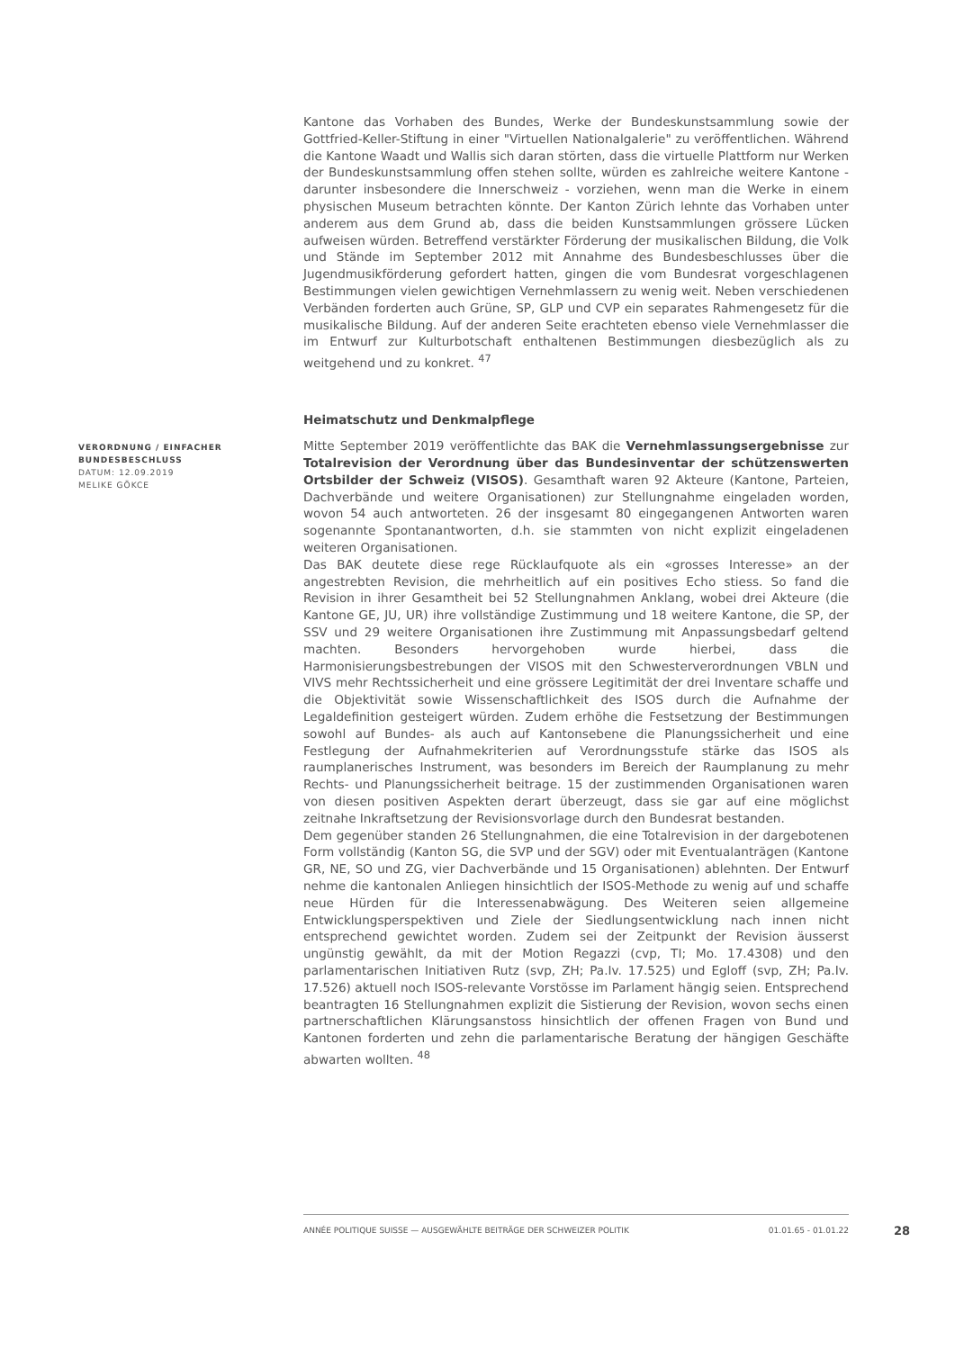Kantone das Vorhaben des Bundes, Werke der Bundeskunstsammlung sowie der Gottfried-Keller-Stiftung in einer "Virtuellen Nationalgalerie" zu veröffentlichen. Während die Kantone Waadt und Wallis sich daran störten, dass die virtuelle Plattform nur Werken der Bundeskunstsammlung offen stehen sollte, würden es zahlreiche weitere Kantone - darunter insbesondere die Innerschweiz - vorziehen, wenn man die Werke in einem physischen Museum betrachten könnte. Der Kanton Zürich lehnte das Vorhaben unter anderem aus dem Grund ab, dass die beiden Kunstsammlungen grössere Lücken aufweisen würden. Betreffend verstärkter Förderung der musikalischen Bildung, die Volk und Stände im September 2012 mit Annahme des Bundesbeschlusses über die Jugendmusikförderung gefordert hatten, gingen die vom Bundesrat vorgeschlagenen Bestimmungen vielen gewichtigen Vernehmlassern zu wenig weit. Neben verschiedenen Verbänden forderten auch Grüne, SP, GLP und CVP ein separates Rahmengesetz für die musikalische Bildung. Auf der anderen Seite erachteten ebenso viele Vernehmlasser die im Entwurf zur Kulturbotschaft enthaltenen Bestimmungen diesbezüglich als zu weitgehend und zu konkret. <sup>47</sup>
Heimatschutz und Denkmalpflege
Mitte September 2019 veröffentlichte das BAK die Vernehmlassungsergebnisse zur Totalrevision der Verordnung über das Bundesinventar der schützenswerten Ortsbilder der Schweiz (VISOS). Gesamthaft waren 92 Akteure (Kantone, Parteien, Dachverbände und weitere Organisationen) zur Stellungnahme eingeladen worden, wovon 54 auch antworteten. 26 der insgesamt 80 eingegangenen Antworten waren sogenannte Spontanantworten, d.h. sie stammten von nicht explizit eingeladenen weiteren Organisationen.
Das BAK deutete diese rege Rücklaufquote als ein «grosses Interesse» an der angestrebten Revision, die mehrheitlich auf ein positives Echo stiess. So fand die Revision in ihrer Gesamtheit bei 52 Stellungnahmen Anklang, wobei drei Akteure (die Kantone GE, JU, UR) ihre vollständige Zustimmung und 18 weitere Kantone, die SP, der SSV und 29 weitere Organisationen ihre Zustimmung mit Anpassungsbedarf geltend machten. Besonders hervorgehoben wurde hierbei, dass die Harmonisierungsbestrebungen der VISOS mit den Schwesterverordnungen VBLN und VIVS mehr Rechtssicherheit und eine grössere Legitimität der drei Inventare schaffe und die Objektivität sowie Wissenschaftlichkeit des ISOS durch die Aufnahme der Legaldefinition gesteigert würden. Zudem erhöhe die Festsetzung der Bestimmungen sowohl auf Bundes- als auch auf Kantonsebene die Planungssicherheit und eine Festlegung der Aufnahmekriterien auf Verordnungsstufe stärke das ISOS als raumplanerisches Instrument, was besonders im Bereich der Raumplanung zu mehr Rechts- und Planungssicherheit beitrage. 15 der zustimmenden Organisationen waren von diesen positiven Aspekten derart überzeugt, dass sie gar auf eine möglichst zeitnahe Inkraftsetzung der Revisionsvorlage durch den Bundesrat bestanden.
Dem gegenüber standen 26 Stellungnahmen, die eine Totalrevision in der dargebotenen Form vollständig (Kanton SG, die SVP und der SGV) oder mit Eventualanträgen (Kantone GR, NE, SO und ZG, vier Dachverbände und 15 Organisationen) ablehnten. Der Entwurf nehme die kantonalen Anliegen hinsichtlich der ISOS-Methode zu wenig auf und schaffe neue Hürden für die Interessenabwägung. Des Weiteren seien allgemeine Entwicklungsperspektiven und Ziele der Siedlungsentwicklung nach innen nicht entsprechend gewichtet worden. Zudem sei der Zeitpunkt der Revision äusserst ungünstig gewählt, da mit der Motion Regazzi (cvp, TI; Mo. 17.4308) und den parlamentarischen Initiativen Rutz (svp, ZH; Pa.Iv. 17.525) und Egloff (svp, ZH; Pa.Iv. 17.526) aktuell noch ISOS-relevante Vorstösse im Parlament hängig seien. Entsprechend beantragten 16 Stellungnahmen explizit die Sistierung der Revision, wovon sechs einen partnerschaftlichen Klärungsanstoss hinsichtlich der offenen Fragen von Bund und Kantonen forderten und zehn die parlamentarische Beratung der hängigen Geschäfte abwarten wollten. <sup>48</sup>
VERORDNUNG / EINFACHER
BUNDESBESCHLUSS
DATUM: 12.09.2019
MELIKE GÖKCE
ANNÉE POLITIQUE SUISSE — AUSGEWÄHLTE BEITRÄGE DER SCHWEIZER POLITIK 01.01.65 - 01.01.22
28